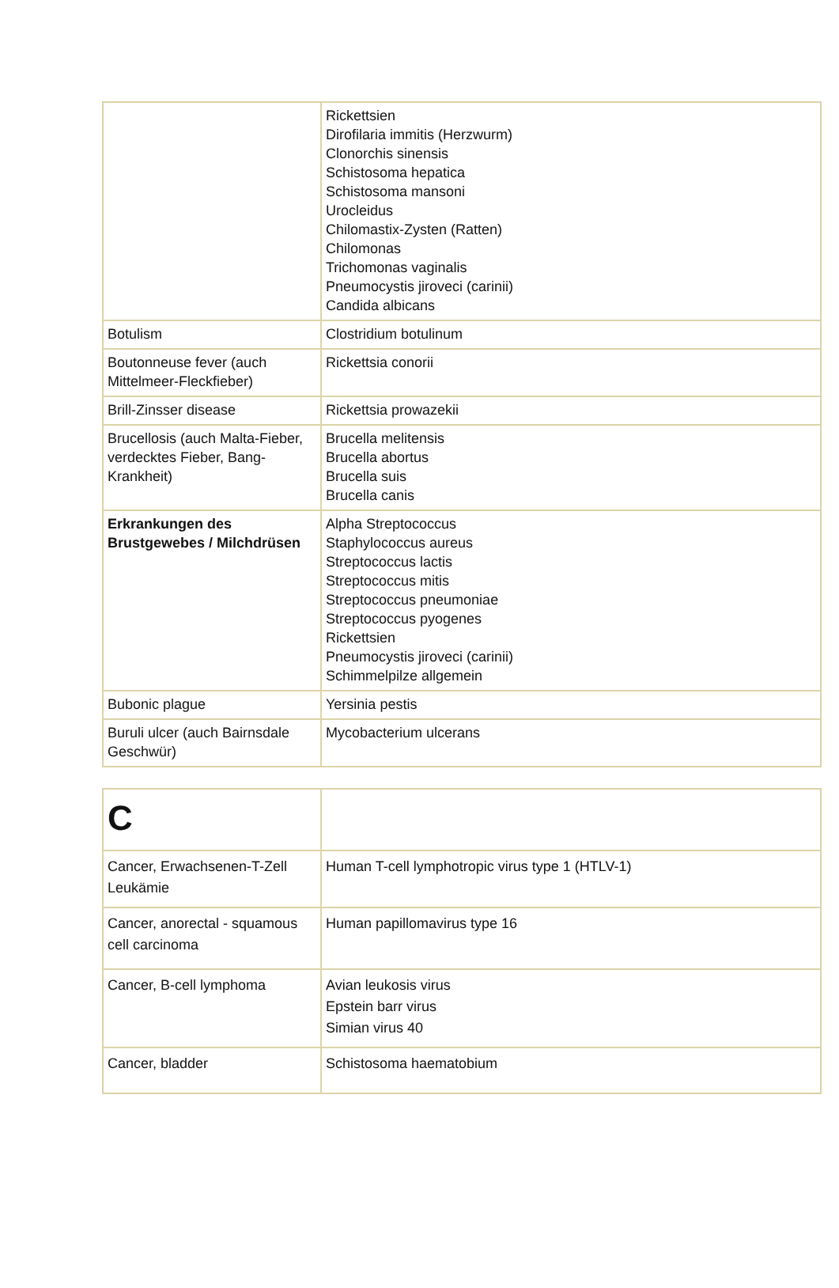| | Rickettsien Dirofilaria immitis (Herzwurm) Clonorchis sinensis Schistosoma hepatica Schistosoma mansoni Urocleidus Chilomastix-Zysten (Ratten) Chilomonas Trichomonas vaginalis Pneumocystis jiroveci (carinii) Candida albicans |
| Botulism | Clostridium botulinum |
| Boutonneuse fever (auch Mittelmeer-Fleckfieber) | Rickettsia conorii |
| Brill-Zinsser disease | Rickettsia prowazekii |
| Brucellosis (auch Malta-Fieber, verdecktes Fieber, Bang-Krankheit) | Brucella melitensis Brucella abortus Brucella suis Brucella canis |
| Erkrankungen des Brustgewebes / Milchdrüsen | Alpha Streptococcus Staphylococcus aureus Streptococcus lactis Streptococcus mitis Streptococcus pneumoniae Streptococcus pyogenes Rickettsien Pneumocystis jiroveci (carinii) Schimmelpilze allgemein |
| Bubonic plague | Yersinia pestis |
| Buruli ulcer (auch Bairnsdale Geschwür) | Mycobacterium ulcerans |
| C | |
| Cancer, Erwachsenen-T-Zell Leukämie | Human T-cell lymphotropic virus type 1 (HTLV-1) |
| Cancer, anorectal - squamous cell carcinoma | Human papillomavirus type 16 |
| Cancer, B-cell lymphoma | Avian leukosis virus Epstein barr virus Simian virus 40 |
| Cancer, bladder | Schistosoma haematobium |